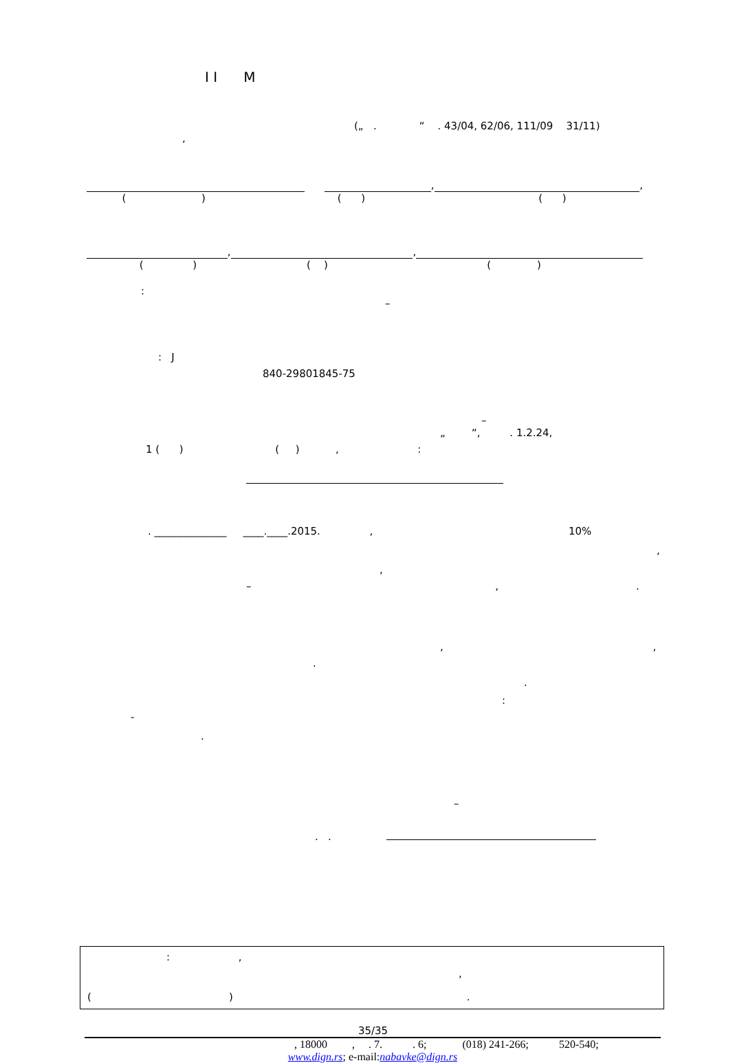I I M
(„ . “ . 43/04, 62/06, 111/09 31/11)
,
, ,
( ) ( ) ( )
, ,
( ) ( ) ( )
:
–
: J
840-29801845-75
–
„ “, . 1.2.24,
1 ( ) ( ) , :
. ______________ ____.____.2015. , 10%
,
,
– ,.
, ,
.
.
:
-
.
–
. .
: ,
,
( ) .
35/35
, 18000 , . 7. . 6; (018) 241-266; 520-540;
www.dign.rs; e-mail:nabavke@dign.rs